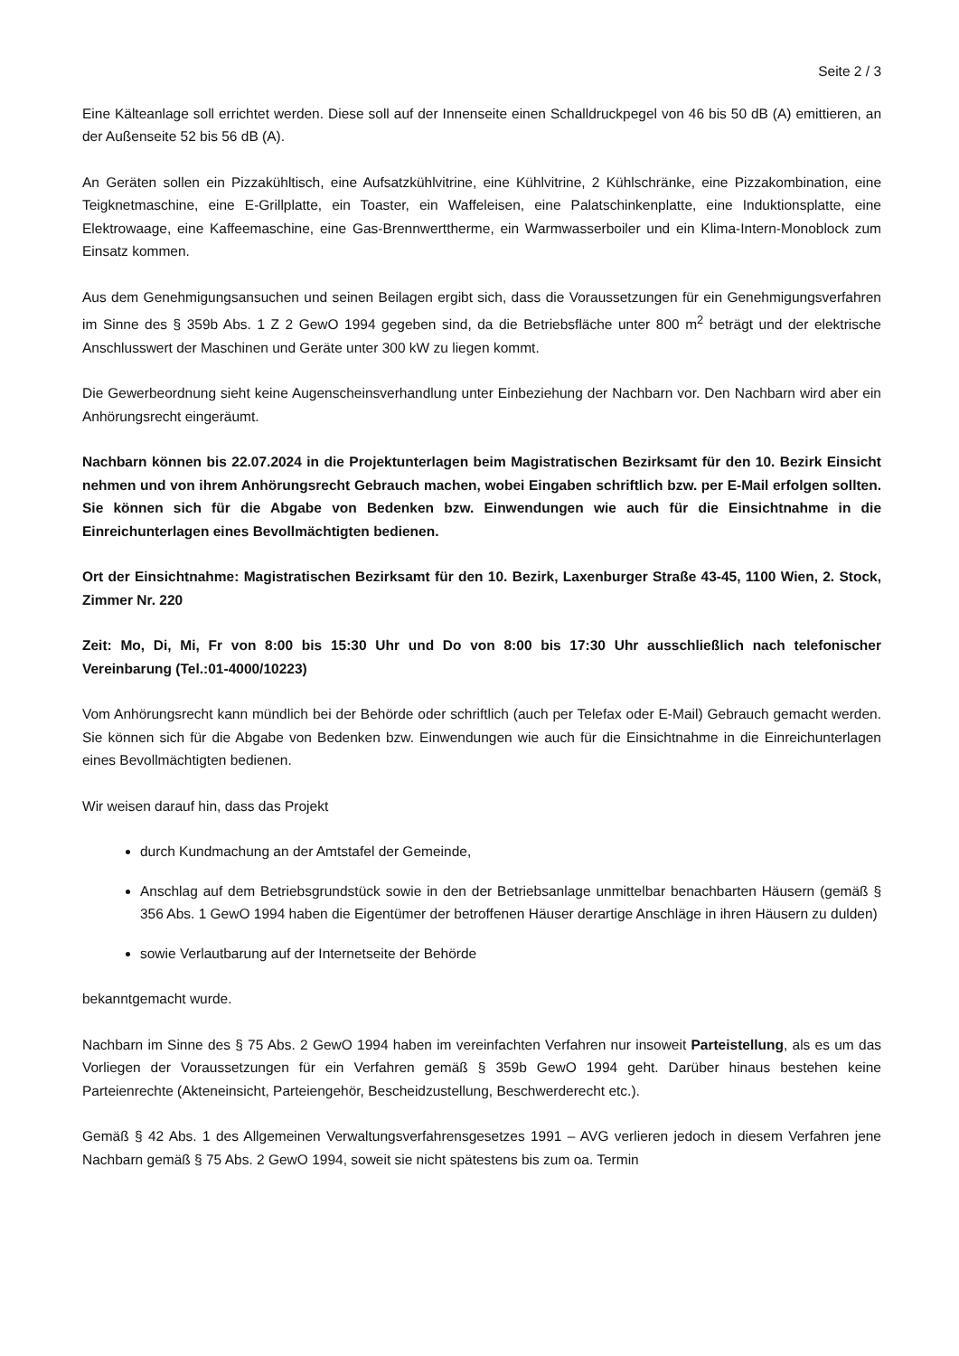Seite 2 / 3
Eine Kälteanlage soll errichtet werden. Diese soll auf der Innenseite einen Schalldruckpegel von 46 bis 50 dB (A) emittieren, an der Außenseite 52 bis 56 dB (A).
An Geräten sollen ein Pizzakühltisch, eine Aufsatzkühlvitrine, eine Kühlvitrine, 2 Kühlschränke, eine Pizzakombination, eine Teigknetmaschine, eine E-Grillplatte, ein Toaster, ein Waffeleisen, eine Palatschinkenplatte, eine Induktionsplatte, eine Elektrowaage, eine Kaffeemaschine, eine Gas-Brennwerttherme, ein Warmwasserboiler und ein Klima-Intern-Monoblock zum Einsatz kommen.
Aus dem Genehmigungsansuchen und seinen Beilagen ergibt sich, dass die Voraussetzungen für ein Genehmigungsverfahren im Sinne des § 359b Abs. 1 Z 2 GewO 1994 gegeben sind, da die Betriebsfläche unter 800 m<sup>2</sup> beträgt und der elektrische Anschlusswert der Maschinen und Geräte unter 300 kW zu liegen kommt.
Die Gewerbeordnung sieht keine Augenscheinsverhandlung unter Einbeziehung der Nachbarn vor. Den Nachbarn wird aber ein Anhörungsrecht eingeräumt.
Nachbarn können bis 22.07.2024 in die Projektunterlagen beim Magistratischen Bezirksamt für den 10. Bezirk Einsicht nehmen und von ihrem Anhörungsrecht Gebrauch machen, wobei Eingaben schriftlich bzw. per E-Mail erfolgen sollten. Sie können sich für die Abgabe von Bedenken bzw. Einwendungen wie auch für die Einsichtnahme in die Einreichunterlagen eines Bevollmächtigten bedienen.
Ort der Einsichtnahme: Magistratischen Bezirksamt für den 10. Bezirk, Laxenburger Straße 43-45, 1100 Wien, 2. Stock, Zimmer Nr. 220
Zeit: Mo, Di, Mi, Fr von 8:00 bis 15:30 Uhr und Do von 8:00 bis 17:30 Uhr ausschließlich nach telefonischer Vereinbarung (Tel.:01-4000/10223)
Vom Anhörungsrecht kann mündlich bei der Behörde oder schriftlich (auch per Telefax oder E-Mail) Gebrauch gemacht werden. Sie können sich für die Abgabe von Bedenken bzw. Einwendungen wie auch für die Einsichtnahme in die Einreichunterlagen eines Bevollmächtigten bedienen.
Wir weisen darauf hin, dass das Projekt
durch Kundmachung an der Amtstafel der Gemeinde,
Anschlag auf dem Betriebsgrundstück sowie in den der Betriebsanlage unmittelbar benachbarten Häusern (gemäß § 356 Abs. 1 GewO 1994 haben die Eigentümer der betroffenen Häuser derartige Anschläge in ihren Häusern zu dulden)
sowie Verlautbarung auf der Internetseite der Behörde
bekanntgemacht wurde.
Nachbarn im Sinne des § 75 Abs. 2 GewO 1994 haben im vereinfachten Verfahren nur insoweit Parteistellung, als es um das Vorliegen der Voraussetzungen für ein Verfahren gemäß § 359b GewO 1994 geht. Darüber hinaus bestehen keine Parteienrechte (Akteneinsicht, Parteiengehör, Bescheidzustellung, Beschwerderecht etc.).
Gemäß § 42 Abs. 1 des Allgemeinen Verwaltungsverfahrensgesetzes 1991 – AVG verlieren jedoch in diesem Verfahren jene Nachbarn gemäß § 75 Abs. 2 GewO 1994, soweit sie nicht spätestens bis zum oa. Termin